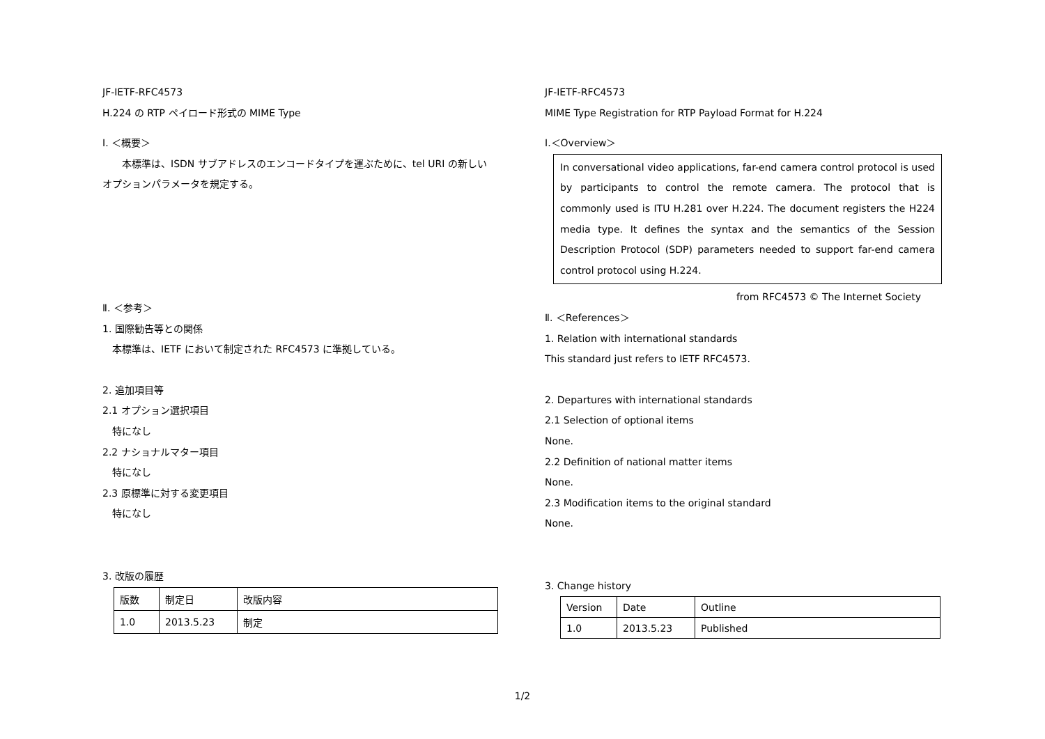JF-IETF-RFC4573
H.224 の RTP ペイロード形式の MIME Type
Ⅰ. ＜概要＞
　　本標準は、ISDN サブアドレスのエンコードタイプを運ぶために、tel URI の新しい
オプションパラメータを規定する。
Ⅱ. ＜参考＞
1. 国際勧告等との関係
　本標準は、IETF において制定された RFC4573 に準拠している。
2. 追加項目等
2.1 オプション選択項目
　特になし
2.2 ナショナルマター項目
　特になし
2.3 原標準に対する変更項目
　特になし
3. 改版の履歴
| 版数 | 制定日 | 改版内容 |
| --- | --- | --- |
| 1.0 | 2013.5.23 | 制定 |
JF-IETF-RFC4573
MIME Type Registration for RTP Payload Format for H.224
Ⅰ.＜Overview＞
In conversational video applications, far-end camera control protocol is used by participants to control the remote camera. The protocol that is commonly used is ITU H.281 over H.224. The document registers the H224 media type. It defines the syntax and the semantics of the Session Description Protocol (SDP) parameters needed to support far-end camera control protocol using H.224.
from RFC4573 © The Internet Society
Ⅱ. ＜References＞
1. Relation with international standards
This standard just refers to IETF RFC4573.
2. Departures with international standards
2.1 Selection of optional items
None.
2.2 Definition of national matter items
None.
2.3 Modification items to the original standard
None.
3. Change history
| Version | Date | Outline |
| --- | --- | --- |
| 1.0 | 2013.5.23 | Published |
1/2